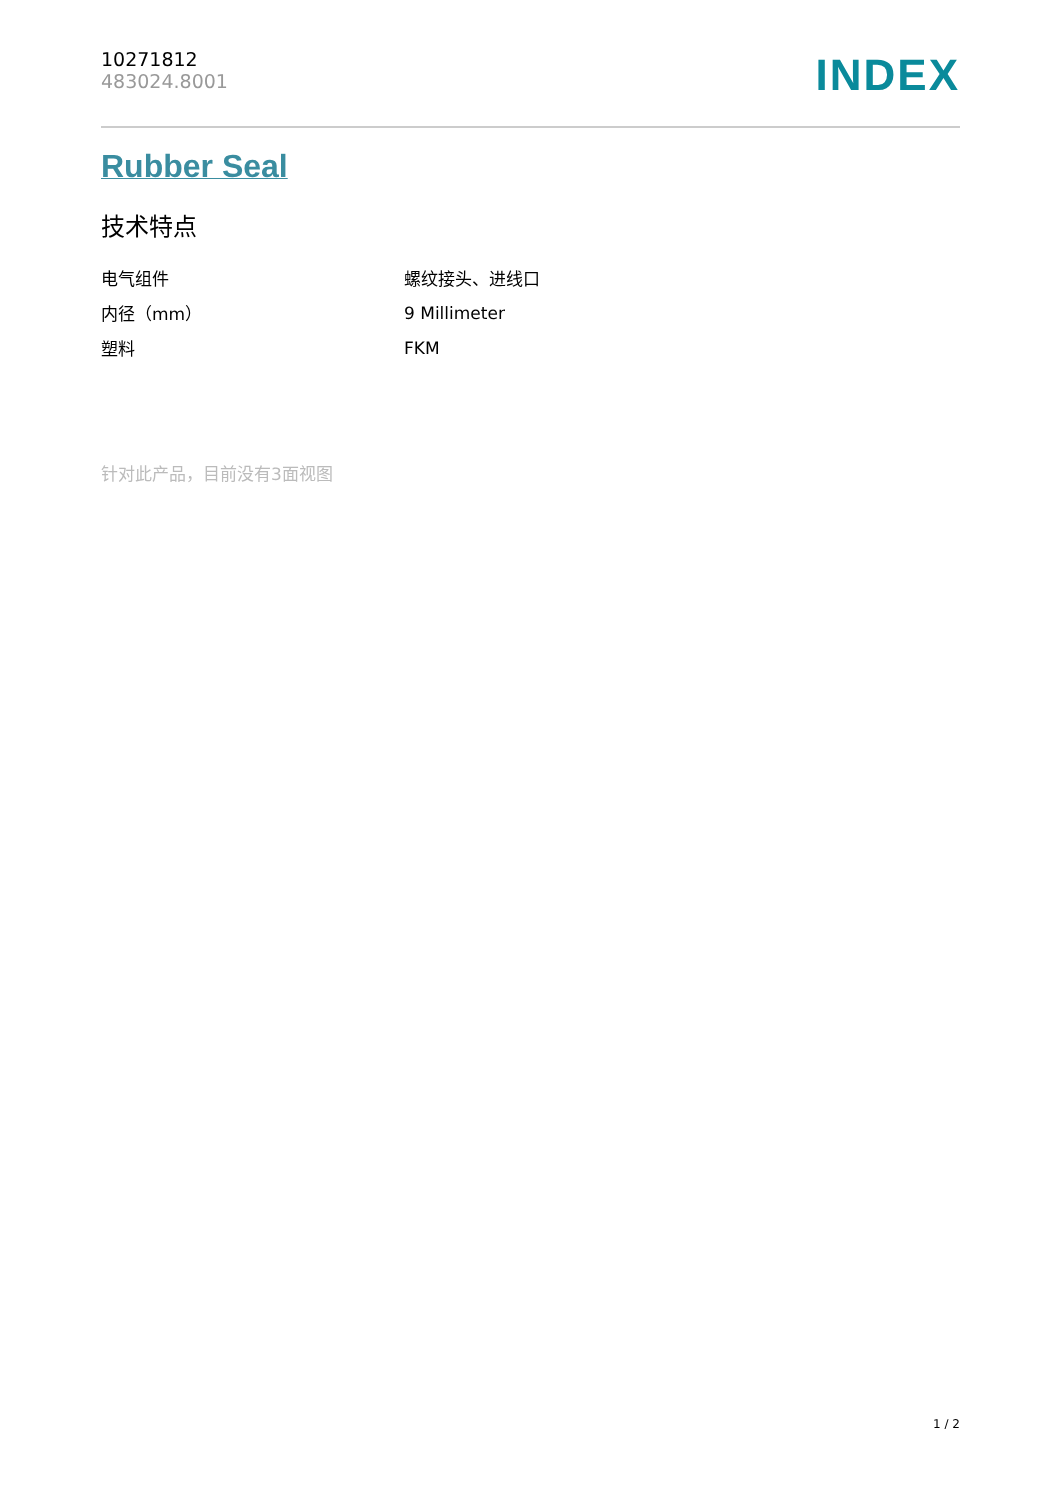10271812
483024.8001
INDEX
Rubber Seal
技术特点
| 电气组件 | 螺纹接头、进线口 |
| 内径（mm） | 9 Millimeter |
| 塑料 | FKM |
针对此产品，目前没有3面视图
1 / 2